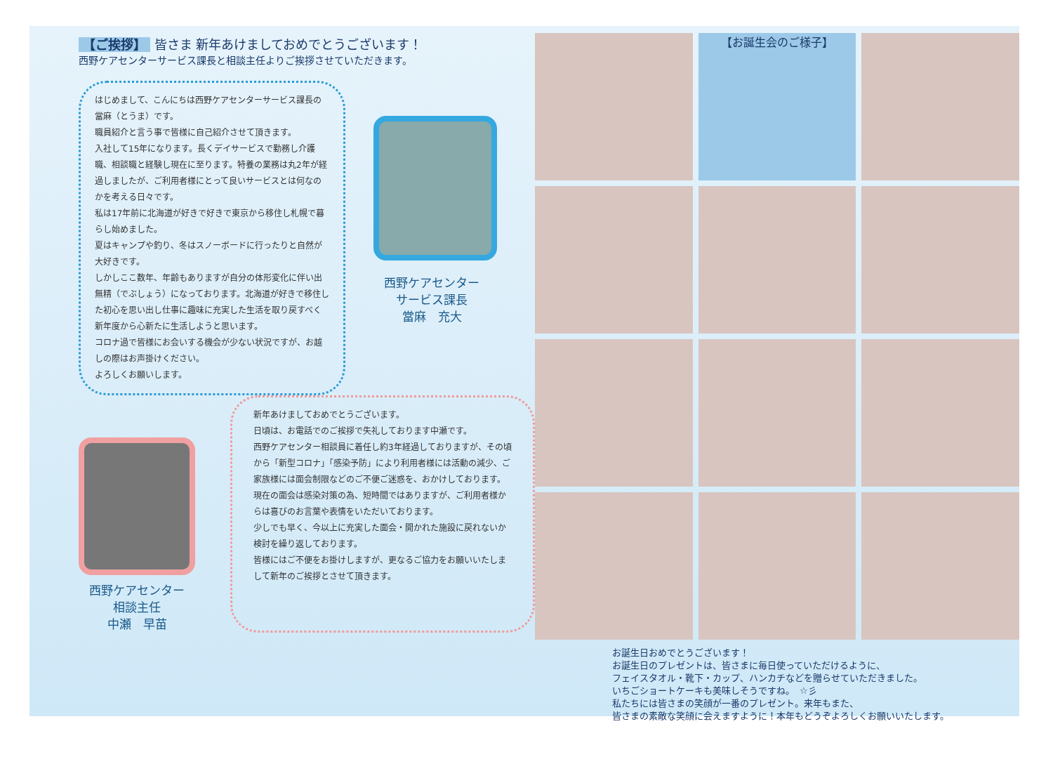【ご挨拶】 皆さま 新年あけましておめでとうございます！
西野ケアセンターサービス課長と相談主任よりご挨拶させていただきます。
はじめまして、こんにちは西野ケアセンターサービス課長の當麻（とうま）です。
職員紹介と言う事で皆様に自己紹介させて頂きます。
入社して15年になります。長くデイサービスで勤務し介護職、相談職と経験し現在に至ります。特養の業務は丸2年が経過しましたが、ご利用者様にとって良いサービスとは何なのかを考える日々です。
私は17年前に北海道が好きで好きで東京から移住し札幌で暮らし始めました。
夏はキャンプや釣り、冬はスノーボードに行ったりと自然が大好きです。
しかしここ数年、年齢もありますが自分の体形変化に伴い出無精（でぶしょう）になっております。北海道が好きで移住した初心を思い出し仕事に趣味に充実した生活を取り戻すべく新年度から心新たに生活しようと思います。
コロナ過で皆様にお会いする機会が少ない状況ですが、お越しの際はお声掛けください。
よろしくお願いします。
西野ケアセンター
サービス課長
當麻　充大
西野ケアセンター
相談主任
中瀬　早苗
新年あけましておめでとうございます。
日頃は、お電話でのご挨拶で失礼しております中瀬です。
西野ケアセンター相談員に着任し約3年経過しておりますが、その頃から「新型コロナ」「感染予防」により利用者様には活動の減少、ご家族様には面会制限などのご不便ご迷惑を、おかけしております。現在の面会は感染対策の為、短時間ではありますが、ご利用者様からは喜びのお言葉や表情をいただいております。
少しでも早く、今以上に充実した面会・開かれた施設に戻れないか検討を繰り返しております。
皆様にはご不便をお掛けしますが、更なるご協力をお願いいたしまして新年のご挨拶とさせて頂きます。
【お誕生会のご様子】
お誕生日おめでとうございます！
お誕生日のプレゼントは、皆さまに毎日使っていただけるように、
フェイスタオル・靴下・カップ、ハンカチなどを贈らせていただきました。
いちごショートケーキも美味しそうですね。　☆彡
私たちには皆さまの笑顔が一番のプレゼント。来年もまた、
皆さまの素敵な笑顔に会えますように！本年もどうぞよろしくお願いいたします。